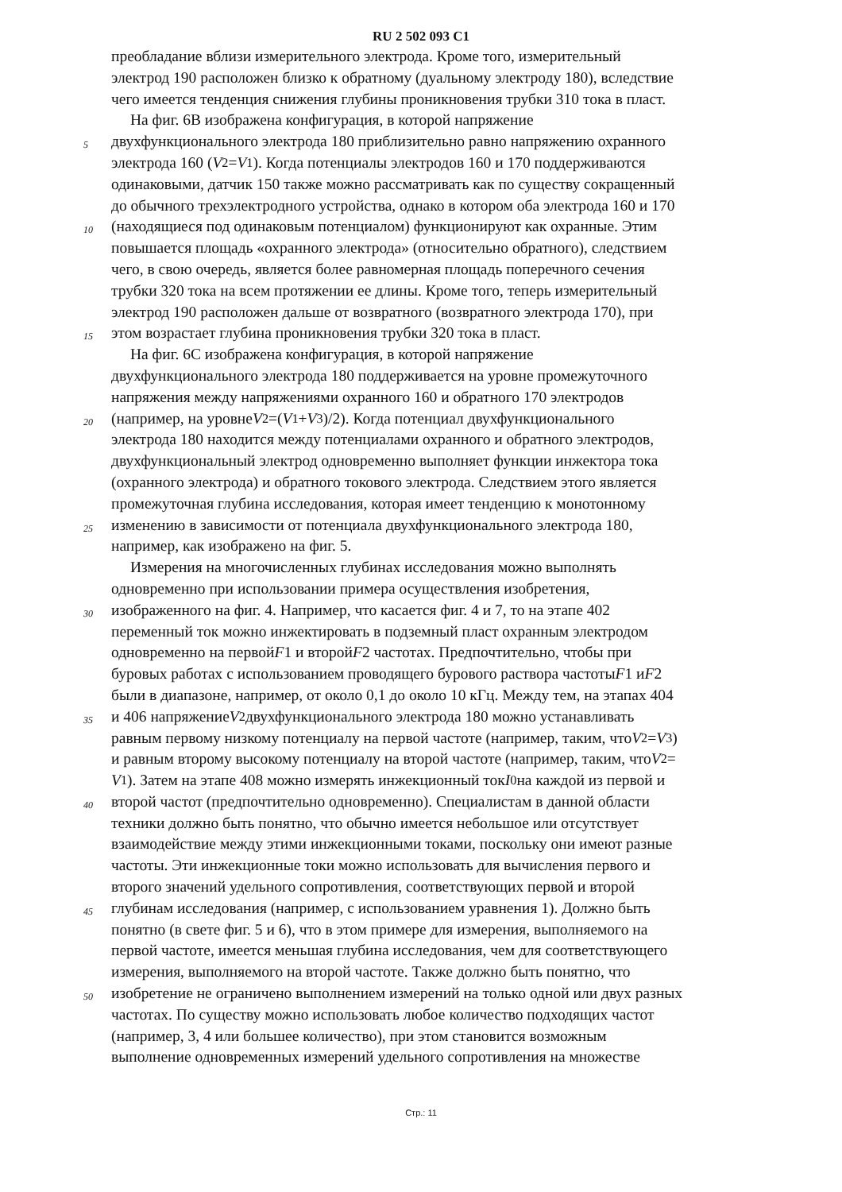RU 2 502 093 C1
преобладание вблизи измерительного электрода. Кроме того, измерительный
электрод 190 расположен близко к обратному (дуальному электроду 180), вследствие
чего имеется тенденция снижения глубины проникновения трубки 310 тока в пласт.
На фиг. 6B изображена конфигурация, в которой напряжение
5
двухфункционального электрода 180 приблизительно равно напряжению охранного
электрода 160 (V<sub>2</sub>= V<sub>1</sub>). Когда потенциалы электродов 160 и 170 поддерживаются
одинаковыми, датчик 150 также можно рассматривать как по существу сокращенный
до обычного трехэлектродного устройства, однако в котором оба электрода 160 и 170
10
(находящиеся под одинаковым потенциалом) функционируют как охранные. Этим
повышается площадь «охранного электрода» (относительно обратного), следствием
чего, в свою очередь, является более равномерная площадь поперечного сечения
трубки 320 тока на всем протяжении ее длины. Кроме того, теперь измерительный
электрод 190 расположен дальше от возвратного (возвратного электрода 170), при
15
этом возрастает глубина проникновения трубки 320 тока в пласт.
На фиг. 6C изображена конфигурация, в которой напряжение
двухфункционального электрода 180 поддерживается на уровне промежуточного
напряжения между напряжениями охранного 160 и обратного 170 электродов
20
(например, на уровне V<sub>2</sub>=(V<sub>1</sub>+ V<sub>3</sub>)/2). Когда потенциал двухфункционального
электрода 180 находится между потенциалами охранного и обратного электродов,
двухфункциональный электрод одновременно выполняет функции инжектора тока
(охранного электрода) и обратного токового электрода. Следствием этого является
промежуточная глубина исследования, которая имеет тенденцию к монотонному
25
изменению в зависимости от потенциала двухфункционального электрода 180,
например, как изображено на фиг. 5.
Измерения на многочисленных глубинах исследования можно выполнять
одновременно при использовании примера осуществления изобретения,
30
изображенного на фиг. 4. Например, что касается фиг. 4 и 7, то на этапе 402
переменный ток можно инжектировать в подземный пласт охранным электродом
одновременно на первой F 1 и второй F 2 частотах. Предпочтительно, чтобы при
буровых работах с использованием проводящего бурового раствора частоты F 1 и F 2
были в диапазоне, например, от около 0,1 до около 10 кГц. Между тем, на этапах 404
35
и 406 напряжение V<sub>2</sub> двухфункционального электрода 180 можно устанавливать
равным первому низкому потенциалу на первой частоте (например, таким, что V<sub>2</sub>= V<sub>3</sub>)
и равным второму высокому потенциалу на второй частоте (например, таким, что V<sub>2</sub>=
V<sub>1</sub>). Затем на этапе 408 можно измерять инжекционный ток I<sub>0</sub> на каждой из первой и
40
второй частот (предпочтительно одновременно). Специалистам в данной области
техники должно быть понятно, что обычно имеется небольшое или отсутствует
взаимодействие между этими инжекционными токами, поскольку они имеют разные
частоты. Эти инжекционные токи можно использовать для вычисления первого и
второго значений удельного сопротивления, соответствующих первой и второй
45
глубинам исследования (например, с использованием уравнения 1). Должно быть
понятно (в свете фиг. 5 и 6), что в этом примере для измерения, выполняемого на
первой частоте, имеется меньшая глубина исследования, чем для соответствующего
измерения, выполняемого на второй частоте. Также должно быть понятно, что
50
изобретение не ограничено выполнением измерений на только одной или двух разных
частотах. По существу можно использовать любое количество подходящих частот
(например, 3, 4 или большее количество), при этом становится возможным
выполнение одновременных измерений удельного сопротивления на множестве
Стр.: 11